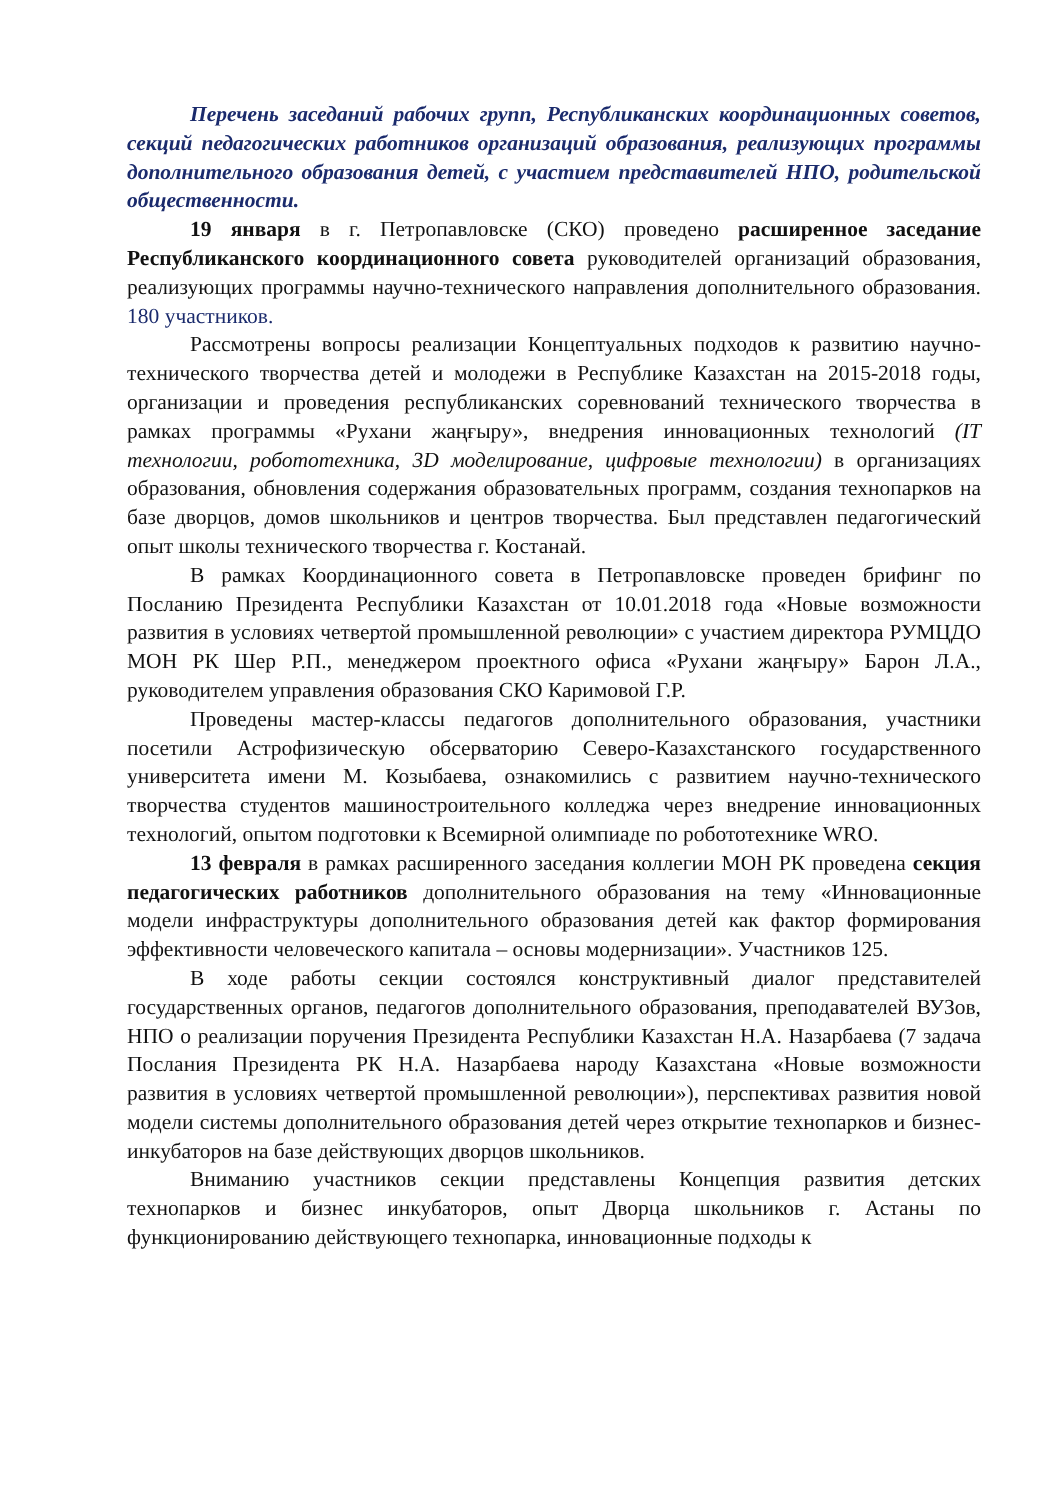Перечень заседаний рабочих групп, Республиканских координационных советов, секций педагогических работников организаций образования, реализующих программы дополнительного образования детей, с участием представителей НПО, родительской общественности.
19 января в г. Петропавловске (СКО) проведено расширенное заседание Республиканского координационного совета руководителей организаций образования, реализующих программы научно-технического направления дополнительного образования. 180 участников.
Рассмотрены вопросы реализации Концептуальных подходов к развитию научно-технического творчества детей и молодежи в Республике Казахстан на 2015-2018 годы, организации и проведения республиканских соревнований технического творчества в рамках программы «Рухани жаңғыру», внедрения инновационных технологий (IT технологии, робототехника, 3D моделирование, цифровые технологии) в организациях образования, обновления содержания образовательных программ, создания технопарков на базе дворцов, домов школьников и центров творчества. Был представлен педагогический опыт школы технического творчества г. Костанай.
В рамках Координационного совета в Петропавловске проведен брифинг по Посланию Президента Республики Казахстан от 10.01.2018 года «Новые возможности развития в условиях четвертой промышленной революции» с участием директора РУМЦДО МОН РК Шер Р.П., менеджером проектного офиса «Рухани жаңғыру» Барон Л.А., руководителем управления образования СКО Каримовой Г.Р.
Проведены мастер-классы педагогов дополнительного образования, участники посетили Астрофизическую обсерваторию Северо-Казахстанского государственного университета имени М. Козыбаева, ознакомились с развитием научно-технического творчества студентов машиностроительного колледжа через внедрение инновационных технологий, опытом подготовки к Всемирной олимпиаде по робототехнике WRO.
13 февраля в рамках расширенного заседания коллегии МОН РК проведена секция педагогических работников дополнительного образования на тему «Инновационные модели инфраструктуры дополнительного образования детей как фактор формирования эффективности человеческого капитала – основы модернизации». Участников 125.
В ходе работы секции состоялся конструктивный диалог представителей государственных органов, педагогов дополнительного образования, преподавателей ВУЗов, НПО о реализации поручения Президента Республики Казахстан Н.А. Назарбаева (7 задача Послания Президента РК Н.А. Назарбаева народу Казахстана «Новые возможности развития в условиях четвертой промышленной революции»), перспективах развития новой модели системы дополнительного образования детей через открытие технопарков и бизнес-инкубаторов на базе действующих дворцов школьников.
Вниманию участников секции представлены Концепция развития детских технопарков и бизнес инкубаторов, опыт Дворца школьников г. Астаны по функционированию действующего технопарка, инновационные подходы к